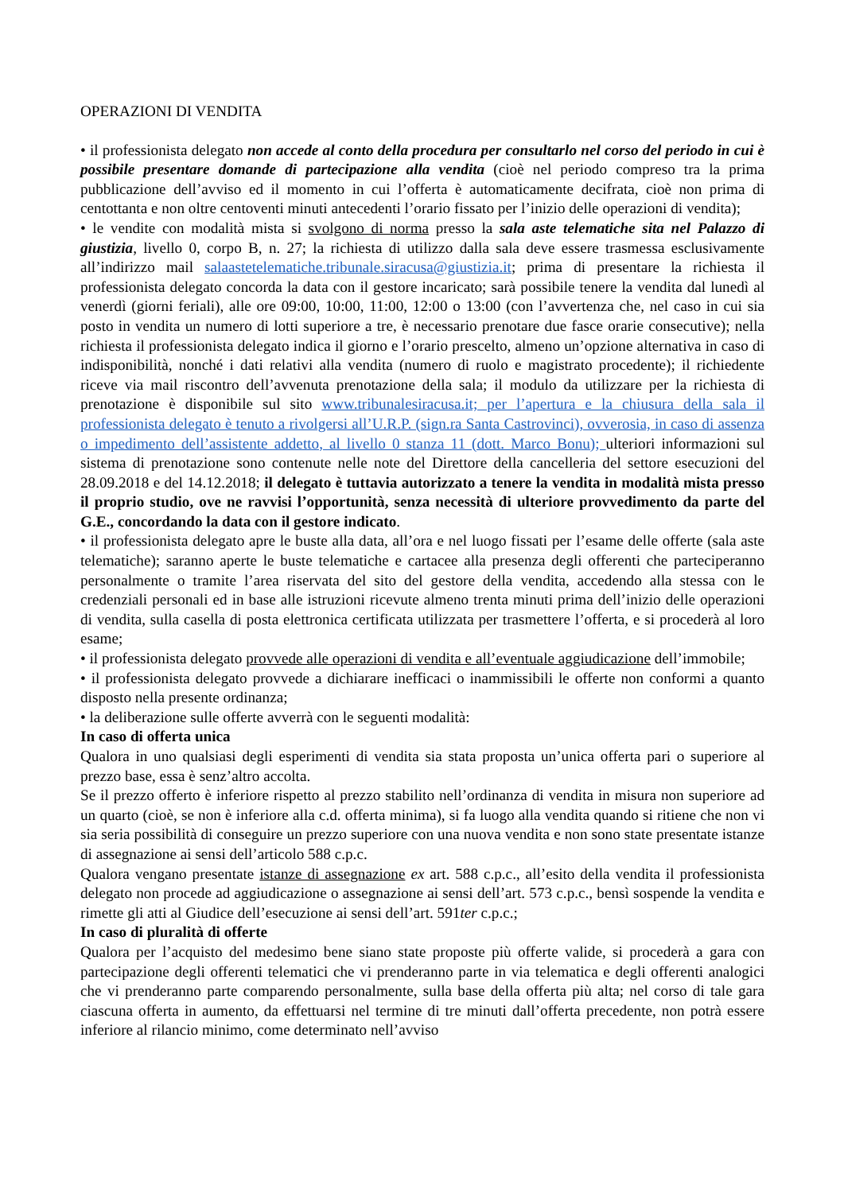OPERAZIONI DI VENDITA
• il professionista delegato non accede al conto della procedura per consultarlo nel corso del periodo in cui è possibile presentare domande di partecipazione alla vendita (cioè nel periodo compreso tra la prima pubblicazione dell’avviso ed il momento in cui l’offerta è automaticamente decifrata, cioè non prima di centottanta e non oltre centoventi minuti antecedenti l’orario fissato per l’inizio delle operazioni di vendita);
• le vendite con modalità mista si svolgono di norma presso la sala aste telematiche sita nel Palazzo di giustizia, livello 0, corpo B, n. 27; la richiesta di utilizzo dalla sala deve essere trasmessa esclusivamente all’indirizzo mail salaastetelematiche.tribunale.siracusa@giustizia.it; prima di presentare la richiesta il professionista delegato concorda la data con il gestore incaricato; sarà possibile tenere la vendita dal lunedì al venerdì (giorni feriali), alle ore 09:00, 10:00, 11:00, 12:00 o 13:00 (con l’avvertenza che, nel caso in cui sia posto in vendita un numero di lotti superiore a tre, è necessario prenotare due fasce orarie consecutive); nella richiesta il professionista delegato indica il giorno e l’orario prescelto, almeno un’opzione alternativa in caso di indisponibilità, nonché i dati relativi alla vendita (numero di ruolo e magistrato procedente); il richiedente riceve via mail riscontro dell’avvenuta prenotazione della sala; il modulo da utilizzare per la richiesta di prenotazione è disponibile sul sito www.tribunalesiracusa.it; per l’apertura e la chiusura della sala il professionista delegato è tenuto a rivolgersi all’U.R.P. (sign.ra Santa Castrovinci), ovverosia, in caso di assenza o impedimento dell’assistente addetto, al livello 0 stanza 11 (dott. Marco Bonu); ulteriori informazioni sul sistema di prenotazione sono contenute nelle note del Direttore della cancelleria del settore esecuzioni del 28.09.2018 e del 14.12.2018; il delegato è tuttavia autorizzato a tenere la vendita in modalità mista presso il proprio studio, ove ne ravvisi l’opportunità, senza necessità di ulteriore provvedimento da parte del G.E., concordando la data con il gestore indicato.
• il professionista delegato apre le buste alla data, all’ora e nel luogo fissati per l’esame delle offerte (sala aste telematiche); saranno aperte le buste telematiche e cartacee alla presenza degli offerenti che parteciperanno personalmente o tramite l’area riservata del sito del gestore della vendita, accedendo alla stessa con le credenziali personali ed in base alle istruzioni ricevute almeno trenta minuti prima dell’inizio delle operazioni di vendita, sulla casella di posta elettronica certificata utilizzata per trasmettere l’offerta, e si procederà al loro esame;
• il professionista delegato provvede alle operazioni di vendita e all’eventuale aggiudicazione dell’immobile;
• il professionista delegato provvede a dichiarare inefficaci o inammissibili le offerte non conformi a quanto disposto nella presente ordinanza;
• la deliberazione sulle offerte avverrà con le seguenti modalità:
In caso di offerta unica
Qualora in uno qualsiasi degli esperimenti di vendita sia stata proposta un’unica offerta pari o superiore al prezzo base, essa è senz’altro accolta.
Se il prezzo offerto è inferiore rispetto al prezzo stabilito nell’ordinanza di vendita in misura non superiore ad un quarto (cioè, se non è inferiore alla c.d. offerta minima), si fa luogo alla vendita quando si ritiene che non vi sia seria possibilità di conseguire un prezzo superiore con una nuova vendita e non sono state presentate istanze di assegnazione ai sensi dell’articolo 588 c.p.c.
Qualora vengano presentate istanze di assegnazione ex art. 588 c.p.c., all’esito della vendita il professionista delegato non procede ad aggiudicazione o assegnazione ai sensi dell’art. 573 c.p.c., bensì sospende la vendita e rimette gli atti al Giudice dell’esecuzione ai sensi dell’art. 591ter c.p.c.;
In caso di pluralità di offerte
Qualora per l’acquisto del medesimo bene siano state proposte più offerte valide, si procederà a gara con partecipazione degli offerenti telematici che vi prenderanno parte in via telematica e degli offerenti analogici che vi prenderanno parte comparendo personalmente, sulla base della offerta più alta; nel corso di tale gara ciascuna offerta in aumento, da effettuarsi nel termine di tre minuti dall’offerta precedente, non potrà essere inferiore al rilancio minimo, come determinato nell’avviso